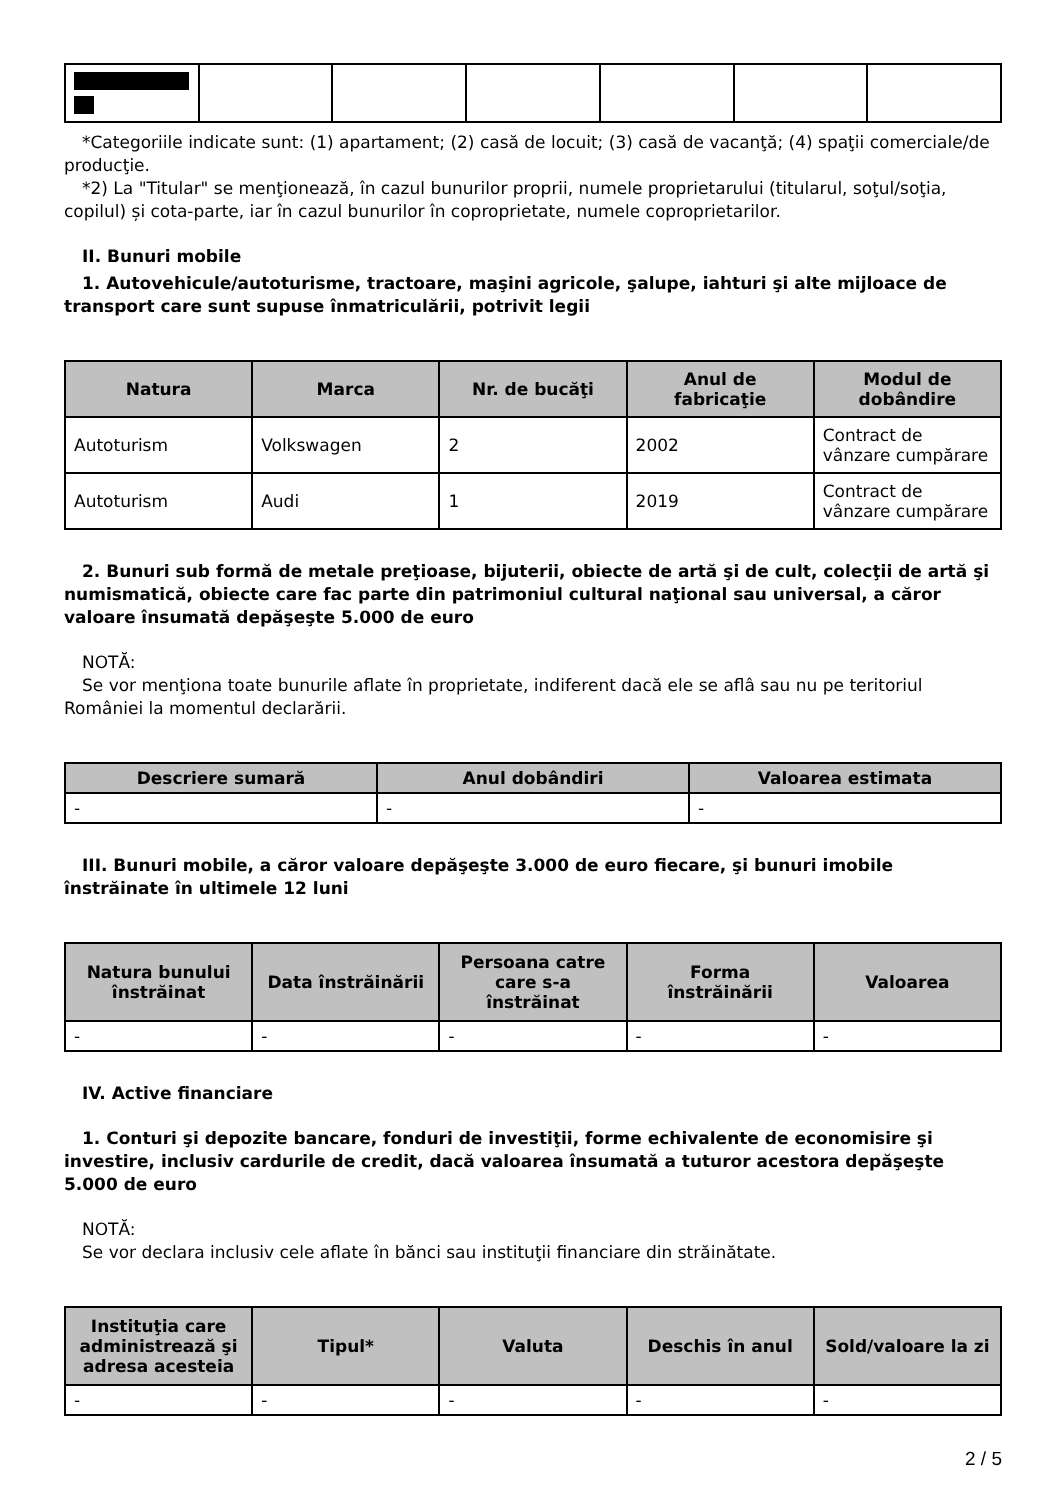*Categoriile indicate sunt: (1) apartament; (2) casă de locuit; (3) casă de vacanţă; (4) spaţii comerciale/de producţie.
*2) La "Titular" se menţionează, în cazul bunurilor proprii, numele proprietarului (titularul, soţul/soţia, copilul) și cota-parte, iar în cazul bunurilor în coproprietate, numele coproprietarilor.
II. Bunuri mobile
1. Autovehicule/autoturisme, tractoare, maşini agricole, şalupe, iahturi şi alte mijloace de transport care sunt supuse înmatriculării, potrivit legii
| Natura | Marca | Nr. de bucăţi | Anul de fabricaţie | Modul de dobândire |
| --- | --- | --- | --- | --- |
| Autoturism | Volkswagen | 2 | 2002 | Contract de vânzare cumpărare |
| Autoturism | Audi | 1 | 2019 | Contract de vânzare cumpărare |
2. Bunuri sub formă de metale preţioase, bijuterii, obiecte de artă şi de cult, colecţii de artă şi numismatică, obiecte care fac parte din patrimoniul cultural naţional sau universal, a căror valoare însumată depăşeşte 5.000 de euro
NOTĂ:
Se vor menţiona toate bunurile aflate în proprietate, indiferent dacă ele se aflâ sau nu pe teritoriul României la momentul declarării.
| Descriere sumară | Anul dobândiri | Valoarea estimata |
| --- | --- | --- |
| - | - | - |
III. Bunuri mobile, a căror valoare depăşeşte 3.000 de euro fiecare, şi bunuri imobile înstrăinate în ultimele 12 luni
| Natura bunului înstrăinat | Data înstrăinării | Persoana catre care s-a înstrăinat | Forma înstrăinării | Valoarea |
| --- | --- | --- | --- | --- |
| - | - | - | - | - |
IV. Active financiare
1. Conturi şi depozite bancare, fonduri de investiţii, forme echivalente de economisire şi investire, inclusiv cardurile de credit, dacă valoarea însumată a tuturor acestora depăşeşte 5.000 de euro
NOTĂ:
Se vor declara inclusiv cele aflate în bănci sau instituţii financiare din străinătate.
| Instituţia care administrează şi adresa acesteia | Tipul* | Valuta | Deschis în anul | Sold/valoare la zi |
| --- | --- | --- | --- | --- |
| - | - | - | - | - |
2 / 5